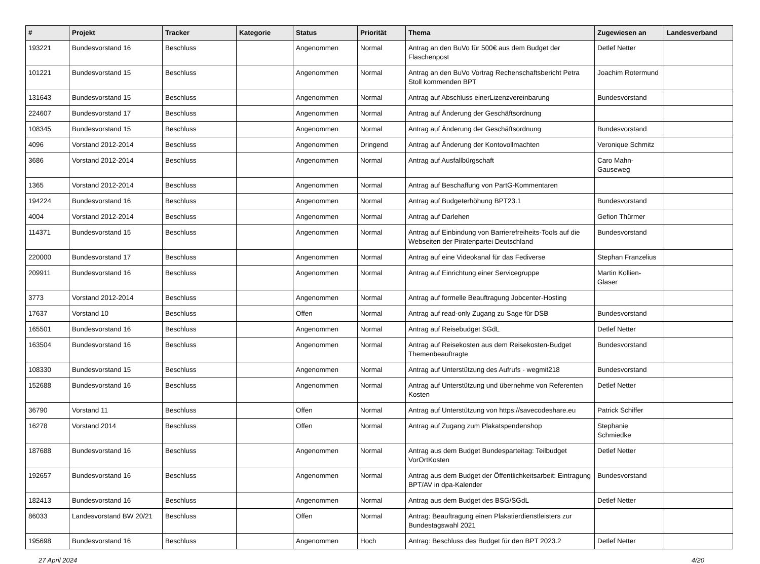| # | Projekt | Tracker | Kategorie | Status | Priorität | Thema | Zugewiesen an | Landesverband |
| --- | --- | --- | --- | --- | --- | --- | --- | --- |
| 193221 | Bundesvorstand 16 | Beschluss | | Angenommen | Normal | Antrag an den BuVo für 500€ aus dem Budget der Flaschenpost | Detlef Netter | |
| 101221 | Bundesvorstand 15 | Beschluss | | Angenommen | Normal | Antrag an den BuVo Vortrag Rechenschaftsbericht Petra Stoll kommenden BPT | Joachim Rotermund | |
| 131643 | Bundesvorstand 15 | Beschluss | | Angenommen | Normal | Antrag auf Abschluss einerLizenzvereinbarung | Bundesvorstand | |
| 224607 | Bundesvorstand 17 | Beschluss | | Angenommen | Normal | Antrag auf Änderung der Geschäftsordnung | | |
| 108345 | Bundesvorstand 15 | Beschluss | | Angenommen | Normal | Antrag auf Änderung der Geschäftsordnung | Bundesvorstand | |
| 4096 | Vorstand 2012-2014 | Beschluss | | Angenommen | Dringend | Antrag auf Änderung der Kontovollmachten | Veronique Schmitz | |
| 3686 | Vorstand 2012-2014 | Beschluss | | Angenommen | Normal | Antrag auf Ausfallbürgschaft | Caro Mahn-Gauseweg | |
| 1365 | Vorstand 2012-2014 | Beschluss | | Angenommen | Normal | Antrag auf Beschaffung von PartG-Kommentaren | | |
| 194224 | Bundesvorstand 16 | Beschluss | | Angenommen | Normal | Antrag auf Budgeterhöhung BPT23.1 | Bundesvorstand | |
| 4004 | Vorstand 2012-2014 | Beschluss | | Angenommen | Normal | Antrag auf Darlehen | Gefion Thürmer | |
| 114371 | Bundesvorstand 15 | Beschluss | | Angenommen | Normal | Antrag auf Einbindung von Barrierefreiheits-Tools auf die Webseiten der Piratenpartei Deutschland | Bundesvorstand | |
| 220000 | Bundesvorstand 17 | Beschluss | | Angenommen | Normal | Antrag auf eine Videokanal für das Fediverse | Stephan Franzelius | |
| 209911 | Bundesvorstand 16 | Beschluss | | Angenommen | Normal | Antrag auf Einrichtung einer Servicegruppe | Martin Kollien-Glaser | |
| 3773 | Vorstand 2012-2014 | Beschluss | | Angenommen | Normal | Antrag auf formelle Beauftragung Jobcenter-Hosting | | |
| 17637 | Vorstand 10 | Beschluss | | Offen | Normal | Antrag auf read-only Zugang zu Sage für DSB | Bundesvorstand | |
| 165501 | Bundesvorstand 16 | Beschluss | | Angenommen | Normal | Antrag auf Reisebudget SGdL | Detlef Netter | |
| 163504 | Bundesvorstand 16 | Beschluss | | Angenommen | Normal | Antrag auf Reisekosten aus dem Reisekosten-Budget Themenbeauftragte | Bundesvorstand | |
| 108330 | Bundesvorstand 15 | Beschluss | | Angenommen | Normal | Antrag auf Unterstützung des Aufrufs - wegmit218 | Bundesvorstand | |
| 152688 | Bundesvorstand 16 | Beschluss | | Angenommen | Normal | Antrag auf Unterstützung und übernehme von Referenten Kosten | Detlef Netter | |
| 36790 | Vorstand 11 | Beschluss | | Offen | Normal | Antrag auf Unterstützung von https://savecodeshare.eu | Patrick Schiffer | |
| 16278 | Vorstand 2014 | Beschluss | | Offen | Normal | Antrag auf Zugang zum Plakatspendenshop | Stephanie Schmiedke | |
| 187688 | Bundesvorstand 16 | Beschluss | | Angenommen | Normal | Antrag aus dem Budget Bundesparteitag: Teilbudget VorOrtKosten | Detlef Netter | |
| 192657 | Bundesvorstand 16 | Beschluss | | Angenommen | Normal | Antrag aus dem Budget der Öffentlichkeitsarbeit: Eintragung BPT/AV in dpa-Kalender | Bundesvorstand | |
| 182413 | Bundesvorstand 16 | Beschluss | | Angenommen | Normal | Antrag aus dem Budget des BSG/SGdL | Detlef Netter | |
| 86033 | Landesvorstand BW 20/21 | Beschluss | | Offen | Normal | Antrag: Beauftragung einen Plakatierdienstleisters zur Bundestagswahl 2021 | | |
| 195698 | Bundesvorstand 16 | Beschluss | | Angenommen | Hoch | Antrag: Beschluss des Budget für den BPT 2023.2 | Detlef Netter | |
27 April 2024 4/20